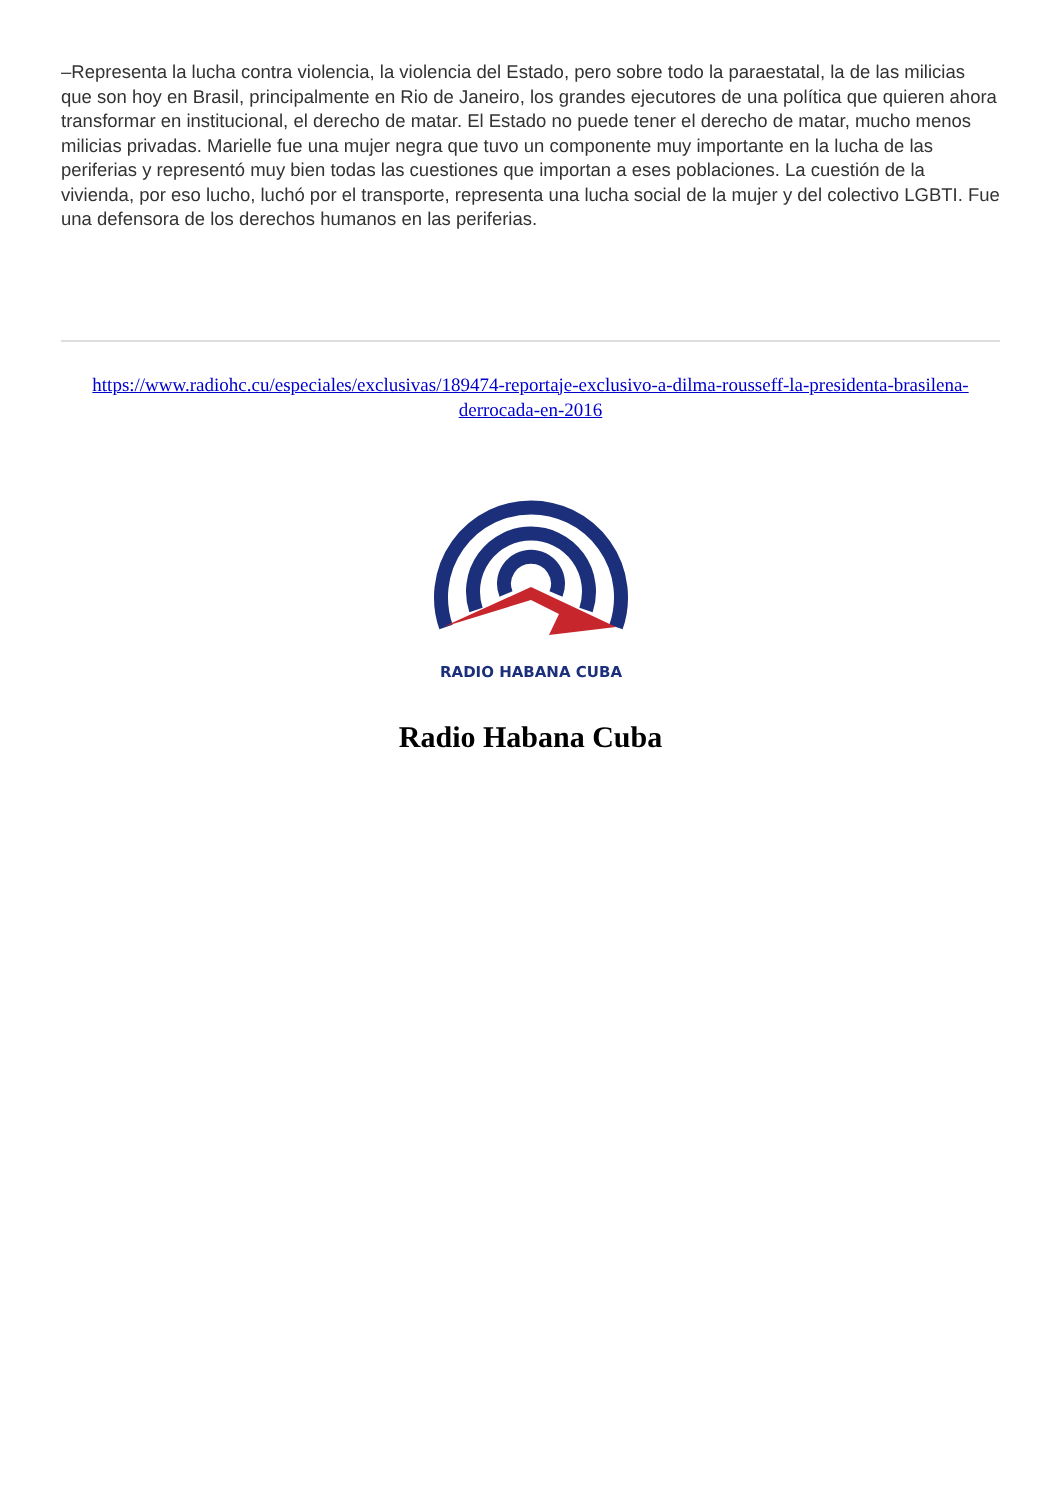–Representa la lucha contra violencia, la violencia del Estado, pero sobre todo la paraestatal, la de las milicias que son hoy en Brasil, principalmente en Rio de Janeiro, los grandes ejecutores de una política que quieren ahora transformar en institucional, el derecho de matar. El Estado no puede tener el derecho de matar, mucho menos milicias privadas. Marielle fue una mujer negra que tuvo un componente muy importante en la lucha de las periferias y representó muy bien todas las cuestiones que importan a eses poblaciones. La cuestión de la vivienda, por eso lucho, luchó por el transporte, representa una lucha social de la mujer y del colectivo LGBTI. Fue una defensora de los derechos humanos en las periferias.
https://www.radiohc.cu/especiales/exclusivas/189474-reportaje-exclusivo-a-dilma-rousseff-la-presidenta-brasilena-derrocada-en-2016
RADIO HABANA CUBA
Radio Habana Cuba